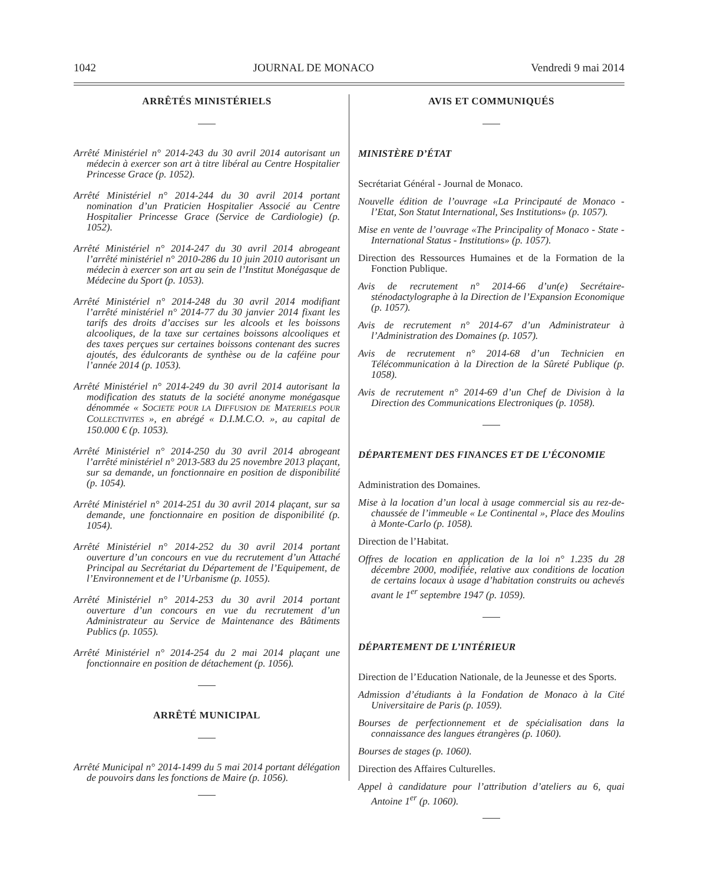1042 JOURNAL DE MONACO Vendredi 9 mai 2014
ARRÊTÉS MINISTÉRIELS
Arrêté Ministériel n° 2014-243 du 30 avril 2014 autorisant un médecin à exercer son art à titre libéral au Centre Hospitalier Princesse Grace (p. 1052).
Arrêté Ministériel n° 2014-244 du 30 avril 2014 portant nomination d’un Praticien Hospitalier Associé au Centre Hospitalier Princesse Grace (Service de Cardiologie) (p. 1052).
Arrêté Ministériel n° 2014-247 du 30 avril 2014 abrogeant l’arrêté ministériel n° 2010-286 du 10 juin 2010 autorisant un médecin à exercer son art au sein de l’Institut Monégasque de Médecine du Sport (p. 1053).
Arrêté Ministériel n° 2014-248 du 30 avril 2014 modifiant l’arrêté ministériel n° 2014-77 du 30 janvier 2014 fixant les tarifs des droits d’accises sur les alcools et les boissons alcooliques, de la taxe sur certaines boissons alcooliques et des taxes perçues sur certaines boissons contenant des sucres ajoutés, des édulcorants de synthèse ou de la caféine pour l’année 2014 (p. 1053).
Arrêté Ministériel n° 2014-249 du 30 avril 2014 autorisant la modification des statuts de la société anonyme monégasque dénommée « SOCIETE POUR LA DIFFUSION DE MATERIELS POUR COLLECTIVITES », en abrégé « D.I.M.C.O. », au capital de 150.000 € (p. 1053).
Arrêté Ministériel n° 2014-250 du 30 avril 2014 abrogeant l’arrêté ministériel n° 2013-583 du 25 novembre 2013 plaçant, sur sa demande, un fonctionnaire en position de disponibilité (p. 1054).
Arrêté Ministériel n° 2014-251 du 30 avril 2014 plaçant, sur sa demande, une fonctionnaire en position de disponibilité (p. 1054).
Arrêté Ministériel n° 2014-252 du 30 avril 2014 portant ouverture d’un concours en vue du recrutement d’un Attaché Principal au Secrétariat du Département de l’Equipement, de l’Environnement et de l’Urbanisme (p. 1055).
Arrêté Ministériel n° 2014-253 du 30 avril 2014 portant ouverture d’un concours en vue du recrutement d’un Administrateur au Service de Maintenance des Bâtiments Publics (p. 1055).
Arrêté Ministériel n° 2014-254 du 2 mai 2014 plaçant une fonctionnaire en position de détachement (p. 1056).
ARRÊTÉ MUNICIPAL
Arrêté Municipal n° 2014-1499 du 5 mai 2014 portant délégation de pouvoirs dans les fonctions de Maire (p. 1056).
AVIS ET COMMUNIQUÉS
MINISTÈRE D’ÉTAT
Secrétariat Général - Journal de Monaco.
Nouvelle édition de l’ouvrage «La Principauté de Monaco - l’Etat, Son Statut International, Ses Institutions» (p. 1057).
Mise en vente de l’ouvrage «The Principality of Monaco - State - International Status - Institutions» (p. 1057).
Direction des Ressources Humaines et de la Formation de la Fonction Publique.
Avis de recrutement n° 2014-66 d’un(e) Secrétaire-sténodactylographe à la Direction de l’Expansion Economique (p. 1057).
Avis de recrutement n° 2014-67 d’un Administrateur à l’Administration des Domaines (p. 1057).
Avis de recrutement n° 2014-68 d’un Technicien en Télécommunication à la Direction de la Sûreté Publique (p. 1058).
Avis de recrutement n° 2014-69 d’un Chef de Division à la Direction des Communications Electroniques (p. 1058).
DÉPARTEMENT DES FINANCES ET DE L’ÉCONOMIE
Administration des Domaines.
Mise à la location d’un local à usage commercial sis au rez-de-chaussée de l’immeuble « Le Continental », Place des Moulins à Monte-Carlo (p. 1058).
Direction de l’Habitat.
Offres de location en application de la loi n° 1.235 du 28 décembre 2000, modifiée, relative aux conditions de location de certains locaux à usage d’habitation construits ou achevés avant le 1<sup>er</sup> septembre 1947 (p. 1059).
DÉPARTEMENT DE L’INTÉRIEUR
Direction de l’Education Nationale, de la Jeunesse et des Sports.
Admission d’étudiants à la Fondation de Monaco à la Cité Universitaire de Paris (p. 1059).
Bourses de perfectionnement et de spécialisation dans la connaissance des langues étrangères (p. 1060).
Bourses de stages (p. 1060).
Direction des Affaires Culturelles.
Appel à candidature pour l’attribution d’ateliers au 6, quai Antoine 1<sup>er</sup> (p. 1060).